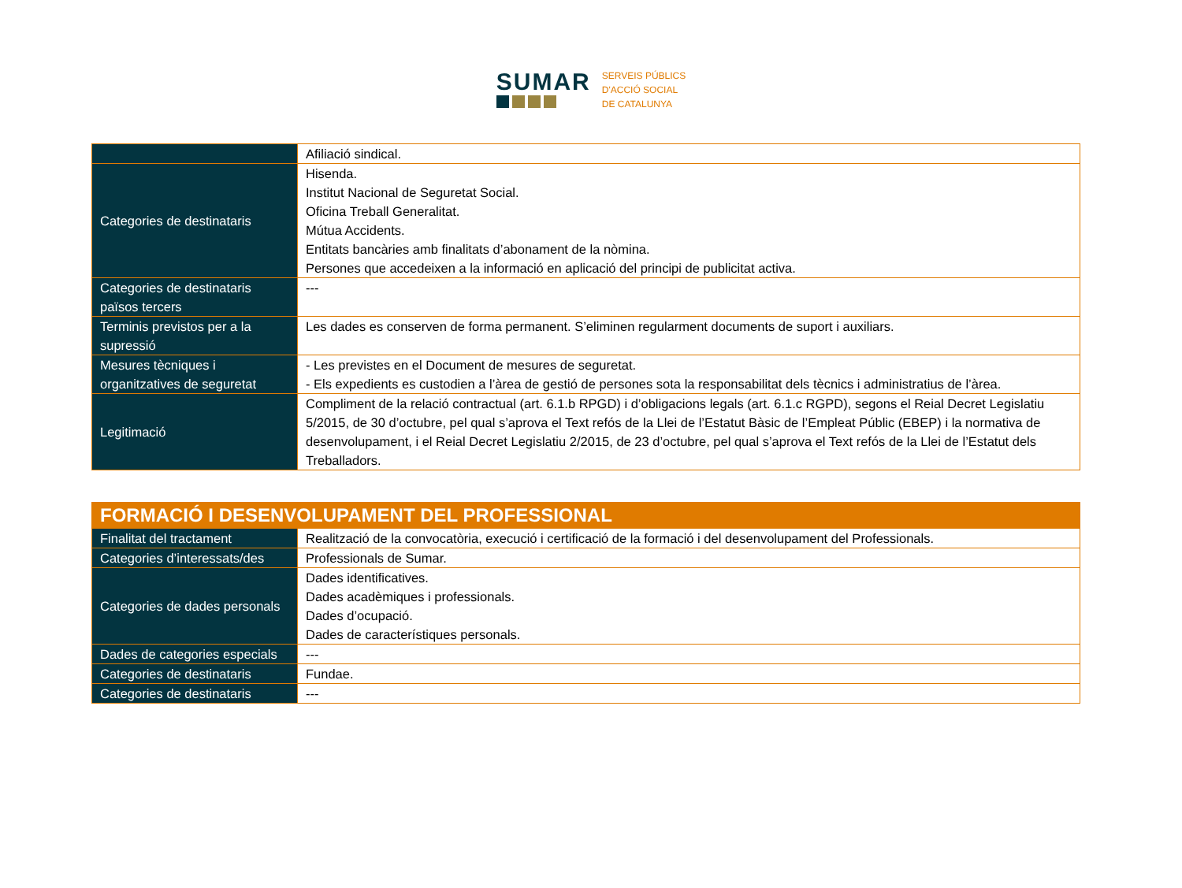SUMAR
SERVEIS PÚBLICS
D'ACCIÓ SOCIAL
DE CATALUNYA
| | Afiliació sindical. |
| Categories de destinataris | Hisenda. Institut Nacional de Seguretat Social. Oficina Treball Generalitat. Mútua Accidents. Entitats bancàries amb finalitats d’abonament de la nòmina. Persones que accedeixen a la informació en aplicació del principi de publicitat activa. |
| Categories de destinataris països tercers | --- |
| Terminis previstos per a la supressió | Les dades es conserven de forma permanent. S’eliminen regularment documents de suport i auxiliars. |
| Mesures tècniques i organitzatives de seguretat | - Les previstes en el Document de mesures de seguretat. - Els expedients es custodien a l’àrea de gestió de persones sota la responsabilitat dels tècnics i administratius de l’àrea. |
| Legitimació | Compliment de la relació contractual (art. 6.1.b RPGD) i d’obligacions legals (art. 6.1.c RGPD), segons el Reial Decret Legislatiu 5/2015, de 30 d’octubre, pel qual s’aprova el Text refós de la Llei de l’Estatut Bàsic de l’Empleat Públic (EBEP) i la normativa de desenvolupament, i el Reial Decret Legislatiu 2/2015, de 23 d’octubre, pel qual s’aprova el Text refós de la Llei de l’Estatut dels Treballadors. |
| FORMACIÓ I DESENVOLUPAMENT DEL PROFESSIONAL | |
| Finalitat del tractament | Realització de la convocatòria, execució i certificació de la formació i del desenvolupament del Professionals. |
| Categories d’interessats/des | Professionals de Sumar. |
| Categories de dades personals | Dades identificatives. Dades acadèmiques i professionals. Dades d’ocupació. Dades de característiques personals. |
| Dades de categories especials | --- |
| Categories de destinataris | Fundae. |
| Categories de destinataris | --- |